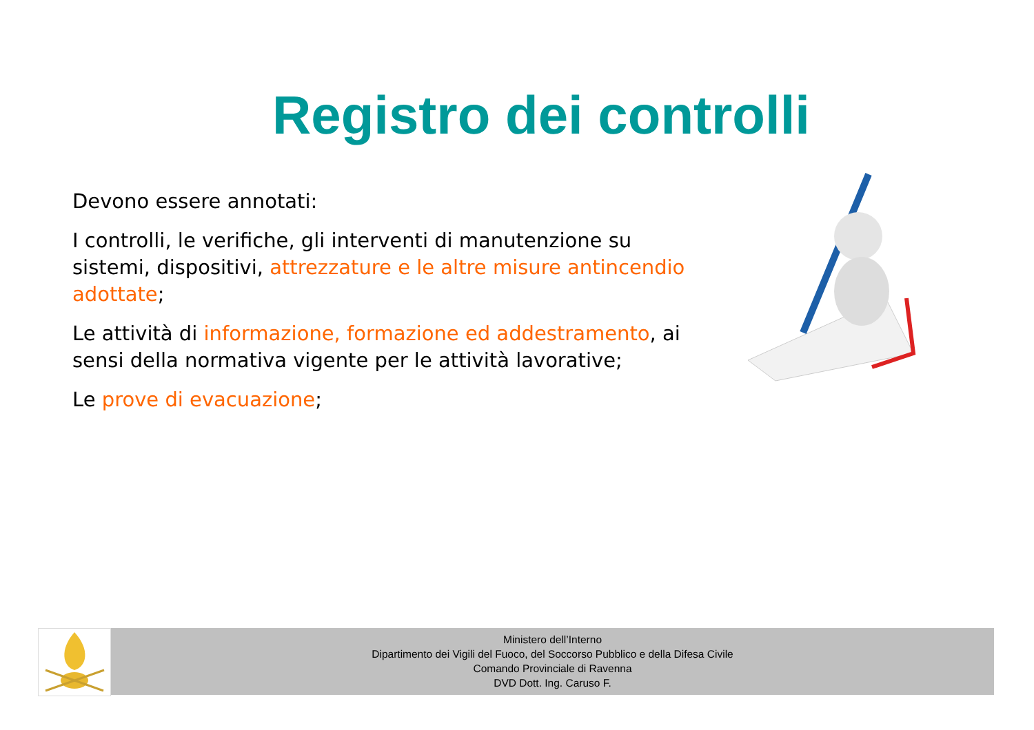Registro dei controlli
Devono essere annotati:
I controlli, le verifiche, gli interventi di manutenzione su sistemi, dispositivi, attrezzature e le altre misure antincendio adottate;
Le attività di informazione, formazione ed addestramento, ai sensi della normativa vigente per le attività lavorative;
Le prove di evacuazione;
Ministero dell’Interno
Dipartimento dei Vigili del Fuoco, del Soccorso Pubblico e della Difesa Civile
Comando Provinciale di Ravenna
DVD Dott. Ing. Caruso F.